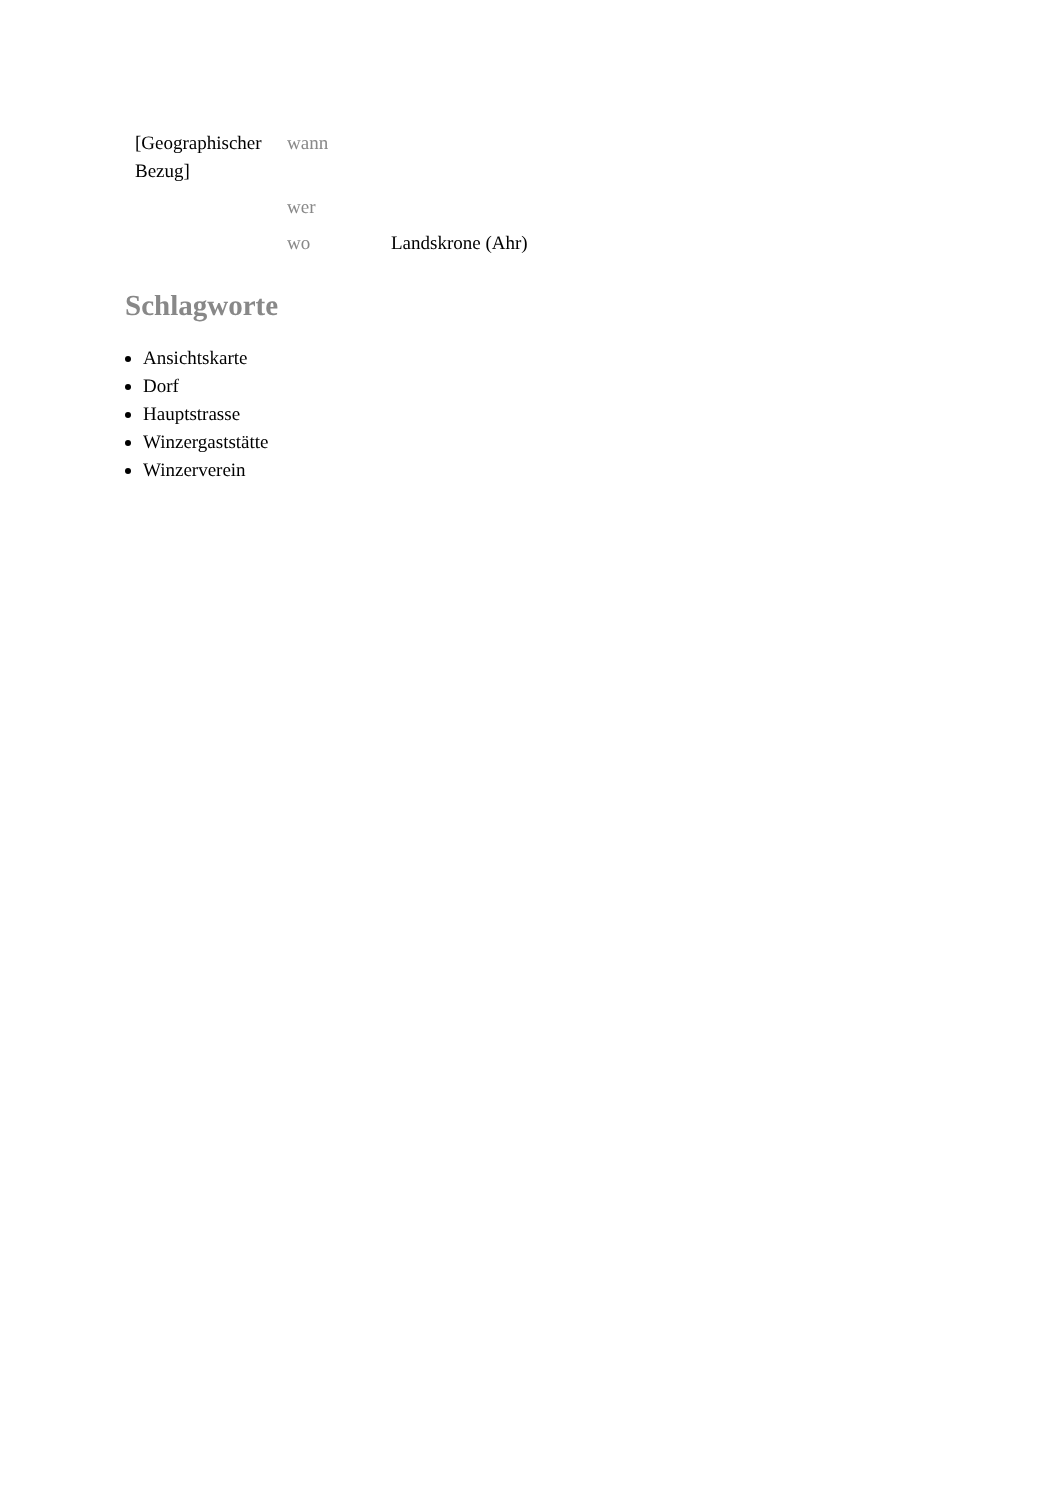| [Geographischer Bezug] | wann | |
| | wer | |
| | wo | Landskrone (Ahr) |
Schlagworte
Ansichtskarte
Dorf
Hauptstrasse
Winzergaststätte
Winzerverein